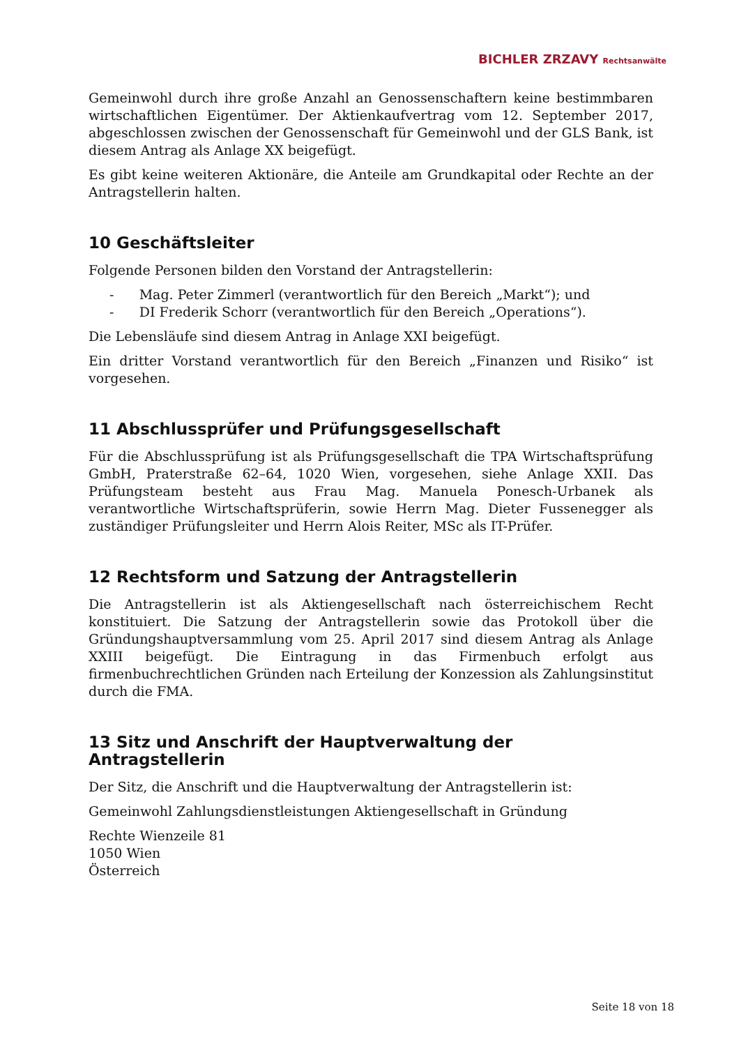BICHLER ZRZAVY Rechtsanwälte
Gemeinwohl durch ihre große Anzahl an Genossenschaftern keine bestimmbaren wirtschaftlichen Eigentümer. Der Aktienkaufvertrag vom 12. September 2017, abgeschlossen zwischen der Genossenschaft für Gemeinwohl und der GLS Bank, ist diesem Antrag als Anlage XX beigefügt.
Es gibt keine weiteren Aktionäre, die Anteile am Grundkapital oder Rechte an der Antragstellerin halten.
10 Geschäftsleiter
Folgende Personen bilden den Vorstand der Antragstellerin:
- Mag. Peter Zimmerl (verantwortlich für den Bereich „Markt“); und
- DI Frederik Schorr (verantwortlich für den Bereich „Operations“).
Die Lebensläufe sind diesem Antrag in Anlage XXI beigefügt.
Ein dritter Vorstand verantwortlich für den Bereich „Finanzen und Risiko“ ist vorgesehen.
11 Abschlussprüfer und Prüfungsgesellschaft
Für die Abschlussprüfung ist als Prüfungsgesellschaft die TPA Wirtschaftsprüfung GmbH, Praterstraße 62–64, 1020 Wien, vorgesehen, siehe Anlage XXII. Das Prüfungsteam besteht aus Frau Mag. Manuela Ponesch-Urbanek als verantwortliche Wirtschaftsprüferin, sowie Herrn Mag. Dieter Fussenegger als zuständiger Prüfungsleiter und Herrn Alois Reiter, MSc als IT-Prüfer.
12 Rechtsform und Satzung der Antragstellerin
Die Antragstellerin ist als Aktiengesellschaft nach österreichischem Recht konstituiert. Die Satzung der Antragstellerin sowie das Protokoll über die Gründungshaupt­versammlung vom 25. April 2017 sind diesem Antrag als Anlage XXIII beigefügt. Die Eintragung in das Firmenbuch erfolgt aus firmenbuchrechtlichen Gründen nach Erteilung der Konzession als Zahlungsinstitut durch die FMA.
13 Sitz und Anschrift der Hauptverwaltung der Antragstellerin
Der Sitz, die Anschrift und die Hauptverwaltung der Antragstellerin ist:
Gemeinwohl Zahlungsdienstleistungen Aktiengesellschaft in Gründung
Rechte Wienzeile 81
1050 Wien
Österreich
Seite 18 von 18